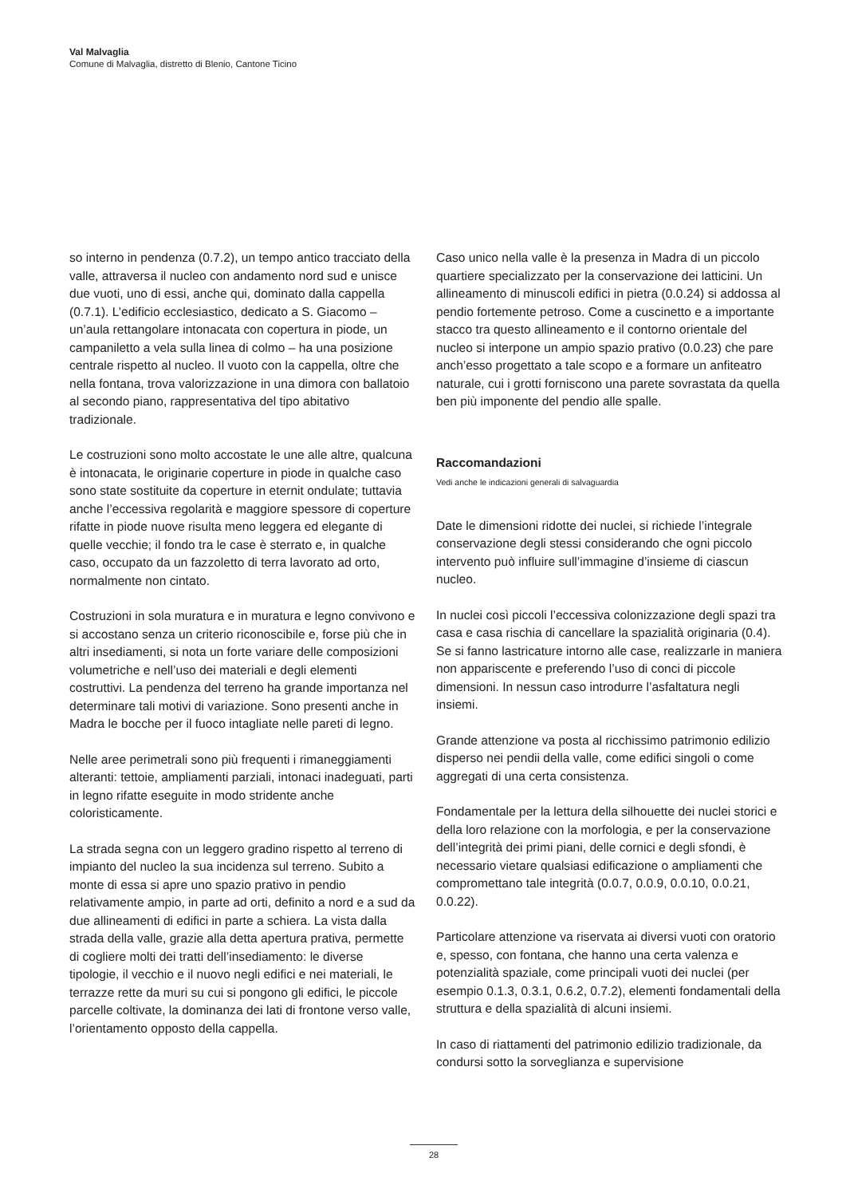Val Malvaglia
Comune di Malvaglia, distretto di Blenio, Cantone Ticino
so interno in pendenza (0.7.2), un tempo antico tracciato della valle, attraversa il nucleo con andamento nord sud e unisce due vuoti, uno di essi, anche qui, dominato dalla cappella (0.7.1). L’edificio ecclesiastico, dedicato a S. Giacomo – un’aula rettangolare intonacata con copertura in piode, un campaniletto a vela sulla linea di colmo – ha una posizione centrale rispetto al nucleo. Il vuoto con la cappella, oltre che nella fontana, trova valorizzazione in una dimora con ballatoio al secondo piano, rappresentativa del tipo abitativo tradizionale.
Le costruzioni sono molto accostate le une alle altre, qualcuna è intonacata, le originarie coperture in piode in qualche caso sono state sostituite da coperture in eternit ondulate; tuttavia anche l’eccessiva regolarità e maggiore spessore di coperture rifatte in piode nuove risulta meno leggera ed elegante di quelle vecchie; il fondo tra le case è sterrato e, in qualche caso, occupato da un fazzoletto di terra lavorato ad orto, normalmente non cintato.
Costruzioni in sola muratura e in muratura e legno convivono e si accostano senza un criterio riconoscibile e, forse più che in altri insediamenti, si nota un forte variare delle composizioni volumetriche e nell’uso dei materiali e degli elementi costruttivi. La pendenza del terreno ha grande importanza nel determinare tali motivi di variazione. Sono presenti anche in Madra le bocche per il fuoco intagliate nelle pareti di legno.
Nelle aree perimetrali sono più frequenti i rimaneggiamenti alteranti: tettoie, ampliamenti parziali, intonaci inadeguati, parti in legno rifatte eseguite in modo stridente anche coloristicamente.
La strada segna con un leggero gradino rispetto al terreno di impianto del nucleo la sua incidenza sul terreno. Subito a monte di essa si apre uno spazio prativo in pendio relativamente ampio, in parte ad orti, definito a nord e a sud da due allineamenti di edifici in parte a schiera. La vista dalla strada della valle, grazie alla detta apertura prativa, permette di cogliere molti dei tratti dell’insediamento: le diverse tipologie, il vecchio e il nuovo negli edifici e nei materiali, le terrazze rette da muri su cui si pongono gli edifici, le piccole parcelle coltivate, la dominanza dei lati di frontone verso valle, l’orientamento opposto della cappella.
Caso unico nella valle è la presenza in Madra di un piccolo quartiere specializzato per la conservazione dei latticini. Un allineamento di minuscoli edifici in pietra (0.0.24) si addossa al pendio fortemente petroso. Come a cuscinetto e a importante stacco tra questo allineamento e il contorno orientale del nucleo si interpone un ampio spazio prativo (0.0.23) che pare anch’esso progettato a tale scopo e a formare un anfiteatro naturale, cui i grotti forniscono una parete sovrastata da quella ben più imponente del pendio alle spalle.
Raccomandazioni
Vedi anche le indicazioni generali di salvaguardia
Date le dimensioni ridotte dei nuclei, si richiede l’integrale conservazione degli stessi considerando che ogni piccolo intervento può influire sull’immagine d’insieme di ciascun nucleo.
In nuclei così piccoli l’eccessiva colonizzazione degli spazi tra casa e casa rischia di cancellare la spazialità originaria (0.4). Se si fanno lastricature intorno alle case, realizzarle in maniera non appariscente e preferendo l’uso di conci di piccole dimensioni. In nessun caso introdurre l’asfaltatura negli insiemi.
Grande attenzione va posta al ricchissimo patrimonio edilizio disperso nei pendii della valle, come edifici singoli o come aggregati di una certa consistenza.
Fondamentale per la lettura della silhouette dei nuclei storici e della loro relazione con la morfologia, e per la conservazione dell’integrità dei primi piani, delle cornici e degli sfondi, è necessario vietare qualsiasi edificazione o ampliamenti che compromettano tale integrità (0.0.7, 0.0.9, 0.0.10, 0.0.21, 0.0.22).
Particolare attenzione va riservata ai diversi vuoti con oratorio e, spesso, con fontana, che hanno una certa valenza e potenzialità spaziale, come principali vuoti dei nuclei (per esempio 0.1.3, 0.3.1, 0.6.2, 0.7.2), elementi fondamentali della struttura e della spazialità di alcuni insiemi.
In caso di riattamenti del patrimonio edilizio tradizionale, da condursi sotto la sorveglianza e supervisione
28